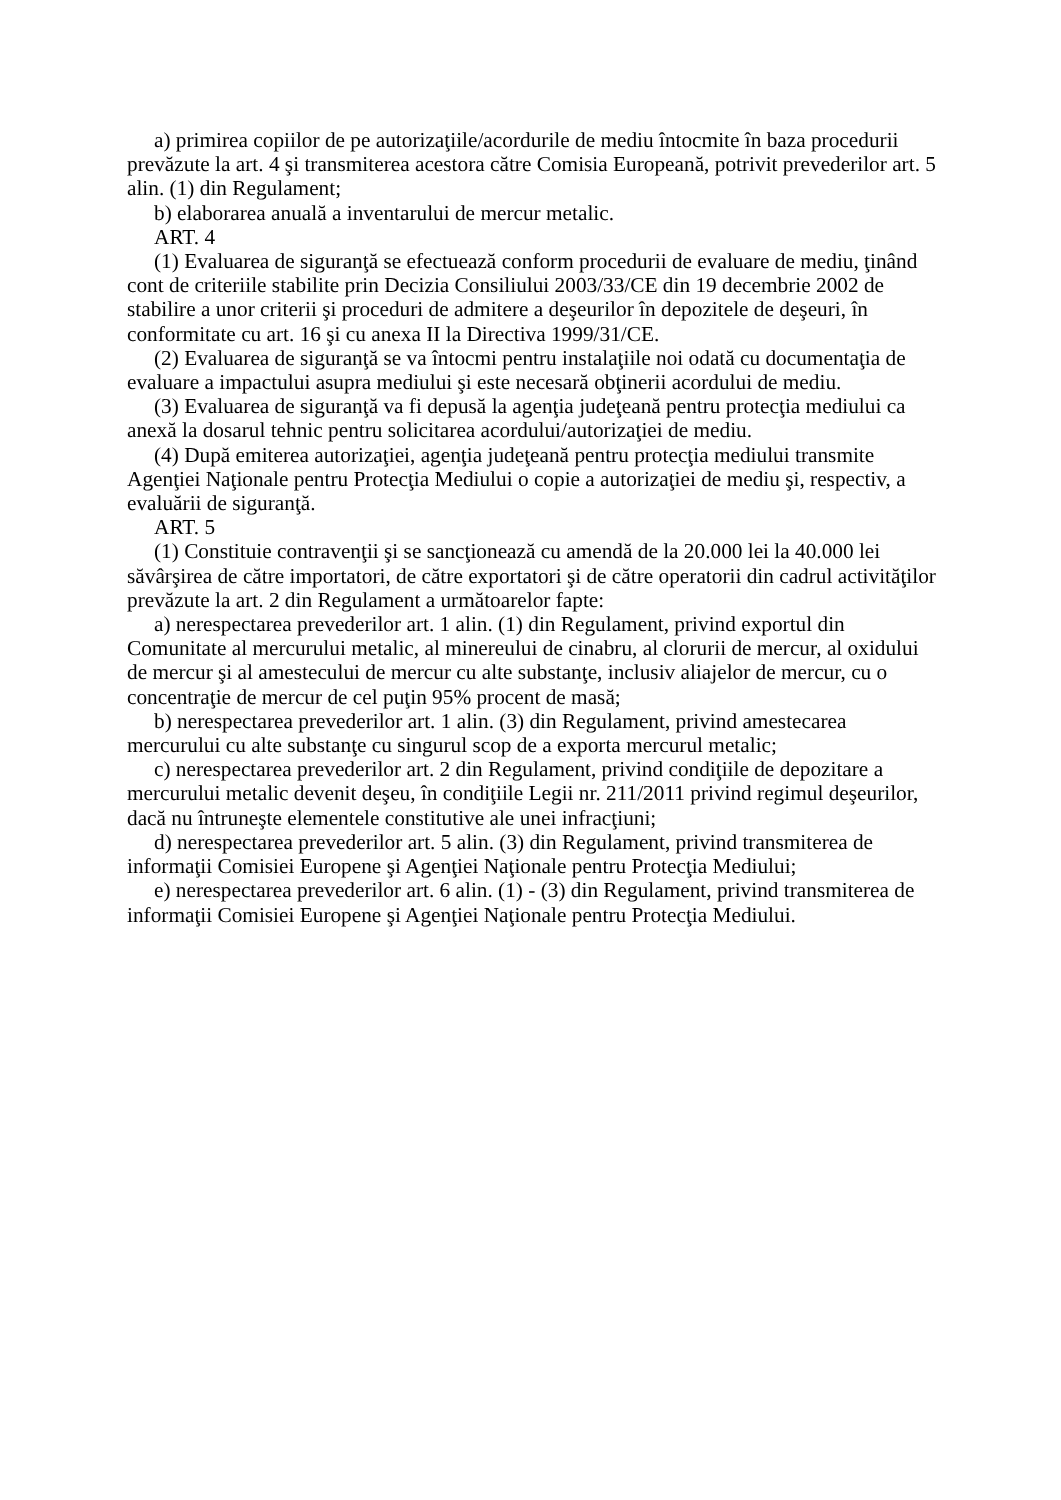a) primirea copiilor de pe autorizaţiile/acordurile de mediu întocmite în baza procedurii prevăzute la art. 4 şi transmiterea acestora către Comisia Europeană, potrivit prevederilor art. 5 alin. (1) din Regulament;
b) elaborarea anuală a inventarului de mercur metalic.
ART. 4
(1) Evaluarea de siguranţă se efectuează conform procedurii de evaluare de mediu, ţinând cont de criteriile stabilite prin Decizia Consiliului 2003/33/CE din 19 decembrie 2002 de stabilire a unor criterii şi proceduri de admitere a deşeurilor în depozitele de deşeuri, în conformitate cu art. 16 şi cu anexa II la Directiva 1999/31/CE.
(2) Evaluarea de siguranţă se va întocmi pentru instalaţiile noi odată cu documentaţia de evaluare a impactului asupra mediului şi este necesară obţinerii acordului de mediu.
(3) Evaluarea de siguranţă va fi depusă la agenţia judeţeană pentru protecţia mediului ca anexă la dosarul tehnic pentru solicitarea acordului/autorizaţiei de mediu.
(4) După emiterea autorizaţiei, agenţia judeţeană pentru protecţia mediului transmite Agenţiei Naţionale pentru Protecţia Mediului o copie a autorizaţiei de mediu şi, respectiv, a evaluării de siguranţă.
ART. 5
(1) Constituie contravenţii şi se sancţionează cu amendă de la 20.000 lei la 40.000 lei săvârşirea de către importatori, de către exportatori şi de către operatorii din cadrul activităţilor prevăzute la art. 2 din Regulament a următoarelor fapte:
a) nerespectarea prevederilor art. 1 alin. (1) din Regulament, privind exportul din Comunitate al mercurului metalic, al minereului de cinabru, al clorurii de mercur, al oxidului de mercur şi al amestecului de mercur cu alte substanţe, inclusiv aliajelor de mercur, cu o concentraţie de mercur de cel puţin 95% procent de masă;
b) nerespectarea prevederilor art. 1 alin. (3) din Regulament, privind amestecarea mercurului cu alte substanţe cu singurul scop de a exporta mercurul metalic;
c) nerespectarea prevederilor art. 2 din Regulament, privind condiţiile de depozitare a mercurului metalic devenit deşeu, în condiţiile Legii nr. 211/2011 privind regimul deşeurilor, dacă nu întruneşte elementele constitutive ale unei infracţiuni;
d) nerespectarea prevederilor art. 5 alin. (3) din Regulament, privind transmiterea de informaţii Comisiei Europene şi Agenţiei Naţionale pentru Protecţia Mediului;
e) nerespectarea prevederilor art. 6 alin. (1) - (3) din Regulament, privind transmiterea de informaţii Comisiei Europene şi Agenţiei Naţionale pentru Protecţia Mediului.